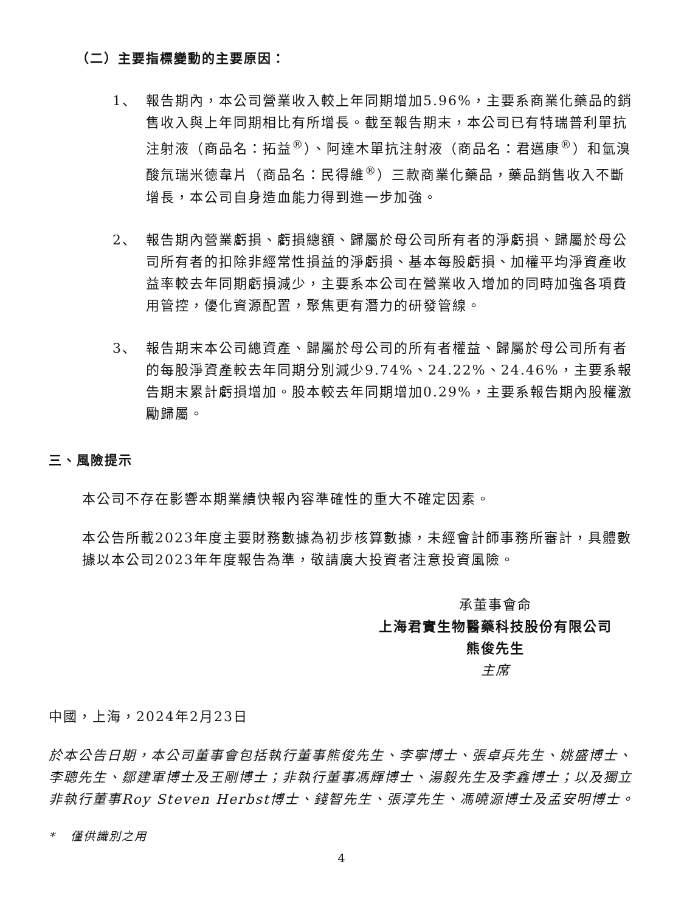（二）主要指標變動的主要原因：
1、 報告期內，本公司營業收入較上年同期增加5.96%，主要系商業化藥品的銷售收入與上年同期相比有所增長。截至報告期末，本公司已有特瑞普利單抗注射液（商品名：拓益<sup>®</sup>）、阿達木單抗注射液（商品名：君邁康<sup>®</sup>）和氫溴酸氘瑞米德韋片（商品名：民得維<sup>®</sup>）三款商業化藥品，藥品銷售收入不斷增長，本公司自身造血能力得到進一步加強。
2、 報告期內營業虧損、虧損總額、歸屬於母公司所有者的淨虧損、歸屬於母公司所有者的扣除非經常性損益的淨虧損、基本每股虧損、加權平均淨資產收益率較去年同期虧損減少，主要系本公司在營業收入增加的同時加強各項費用管控，優化資源配置，聚焦更有潛力的研發管線。
3、 報告期末本公司總資產、歸屬於母公司的所有者權益、歸屬於母公司所有者的每股淨資產較去年同期分別減少9.74%、24.22%、24.46%，主要系報告期末累計虧損增加。股本較去年同期增加0.29%，主要系報告期內股權激勵歸屬。
三、風險提示
本公司不存在影響本期業績快報內容準確性的重大不確定因素。
本公告所載2023年度主要財務數據為初步核算數據，未經會計師事務所審計，具體數據以本公司2023年年度報告為準，敬請廣大投資者注意投資風險。
承董事會命
上海君實生物醫藥科技股份有限公司
熊俊先生
主席
中國，上海，2024年2月23日
於本公告日期，本公司董事會包括執行董事熊俊先生、李寧博士、張卓兵先生、姚盛博士、李聰先生、鄒建軍博士及王剛博士；非執行董事馮輝博士、湯毅先生及李鑫博士；以及獨立非執行董事Roy Steven Herbst博士、錢智先生、張淳先生、馮曉源博士及孟安明博士。
* 僅供識別之用
4